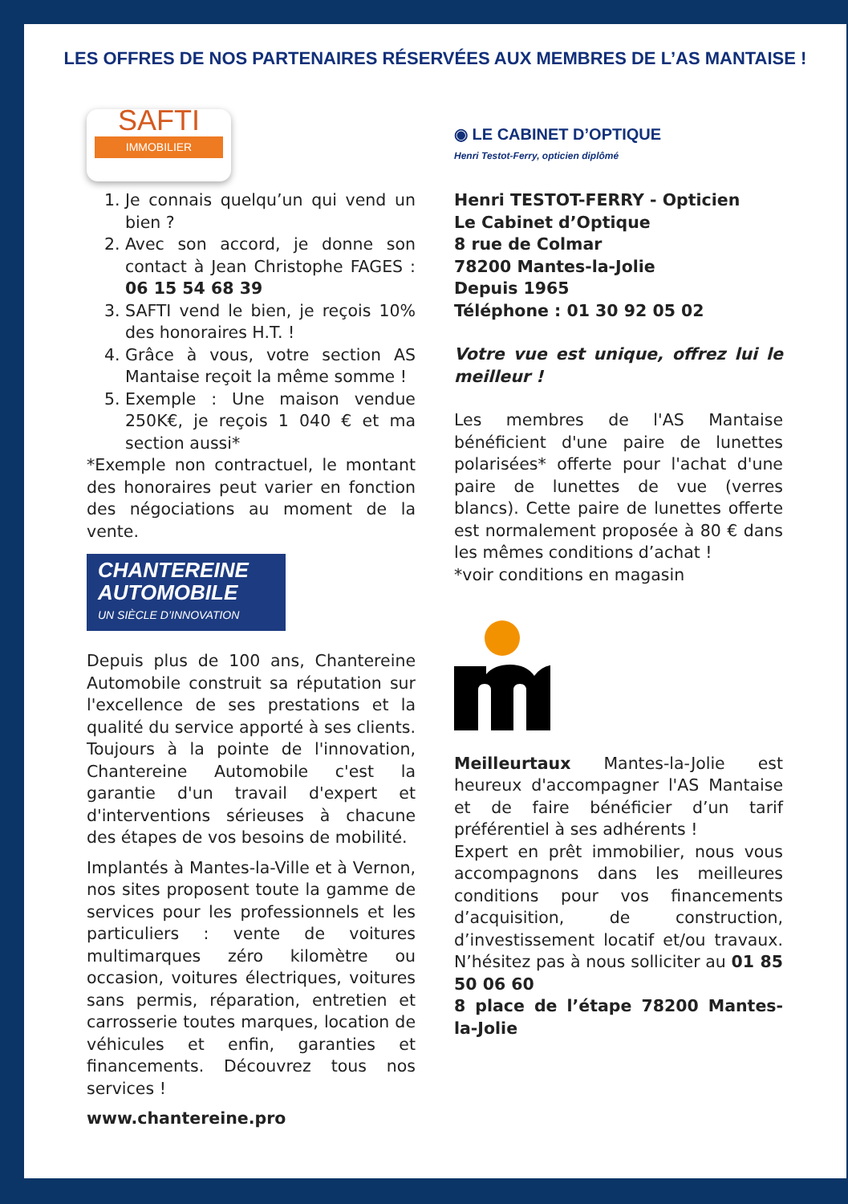LES OFFRES DE NOS PARTENAIRES RÉSERVÉES AUX MEMBRES DE L’AS MANTAISE !
SAFTI
IMMOBILIER
1. Je connais quelqu’un qui vend un bien ?
2. Avec son accord, je donne son contact à Jean Christophe FAGES : 06 15 54 68 39
3. SAFTI vend le bien, je reçois 10% des honoraires H.T. !
4. Grâce à vous, votre section AS Mantaise reçoit la même somme !
5. Exemple : Une maison vendue 250K€, je reçois 1 040 € et ma section aussi*
*Exemple non contractuel, le montant des honoraires peut varier en fonction des négociations au moment de la vente.
CHANTEREINE AUTOMOBILE
UN SIÈCLE D’INNOVATION
Depuis plus de 100 ans, Chantereine Automobile construit sa réputation sur l'excellence de ses prestations et la qualité du service apporté à ses clients. Toujours à la pointe de l'innovation, Chantereine Automobile c'est la garantie d'un travail d'expert et d'interventions sérieuses à chacune des étapes de vos besoins de mobilité.
Implantés à Mantes-la-Ville et à Vernon, nos sites proposent toute la gamme de services pour les professionnels et les particuliers : vente de voitures multimarques zéro kilomètre ou occasion, voitures électriques, voitures sans permis, réparation, entretien et carrosserie toutes marques, location de véhicules et enfin, garanties et financements. Découvrez tous nos services !
www.chantereine.pro
◉ LE CABINET D’OPTIQUE
Henri Testot-Ferry, opticien diplômé
Henri TESTOT-FERRY - Opticien
Le Cabinet d’Optique
8 rue de Colmar
78200 Mantes-la-Jolie
Depuis 1965
Téléphone : 01 30 92 05 02
Votre vue est unique, offrez lui le meilleur !
Les membres de l'AS Mantaise bénéficient d'une paire de lunettes polarisées* offerte pour l'achat d'une paire de lunettes de vue (verres blancs). Cette paire de lunettes offerte est normalement proposée à 80 € dans les mêmes conditions d’achat !
*voir conditions en magasin
Meilleurtaux Mantes-la-Jolie est heureux d'accompagner l'AS Mantaise et de faire bénéficier d’un tarif préférentiel à ses adhérents !
Expert en prêt immobilier, nous vous accompagnons dans les meilleures conditions pour vos financements d’acquisition, de construction, d’investissement locatif et/ou travaux. N’hésitez pas à nous solliciter au 01 85 50 06 60
8 place de l’étape 78200 Mantes-la-Jolie